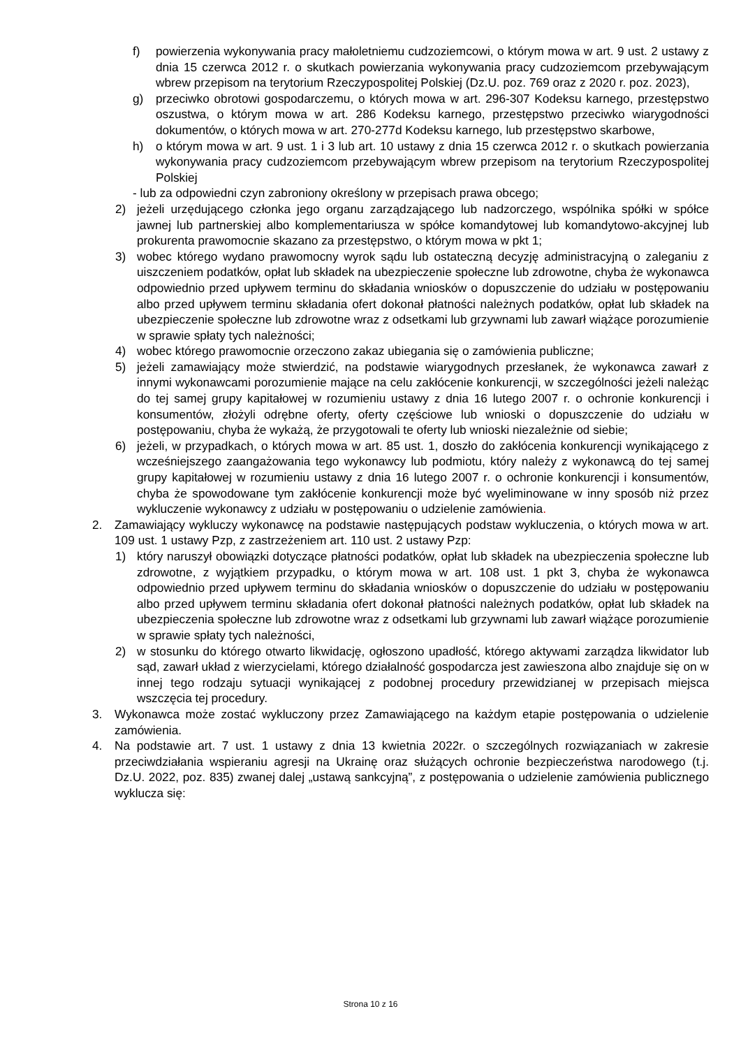f) powierzenia wykonywania pracy małoletniemu cudzoziemcowi, o którym mowa w art. 9 ust. 2 ustawy z dnia 15 czerwca 2012 r. o skutkach powierzania wykonywania pracy cudzoziemcom przebywającym wbrew przepisom na terytorium Rzeczypospolitej Polskiej (Dz.U. poz. 769 oraz z 2020 r. poz. 2023),
g) przeciwko obrotowi gospodarczemu, o których mowa w art. 296-307 Kodeksu karnego, przestępstwo oszustwa, o którym mowa w art. 286 Kodeksu karnego, przestępstwo przeciwko wiarygodności dokumentów, o których mowa w art. 270-277d Kodeksu karnego, lub przestępstwo skarbowe,
h) o którym mowa w art. 9 ust. 1 i 3 lub art. 10 ustawy z dnia 15 czerwca 2012 r. o skutkach powierzania wykonywania pracy cudzoziemcom przebywającym wbrew przepisom na terytorium Rzeczypospolitej Polskiej
- lub za odpowiedni czyn zabroniony określony w przepisach prawa obcego;
2) jeżeli urzędującego członka jego organu zarządzającego lub nadzorczego, wspólnika spółki w spółce jawnej lub partnerskiej albo komplementariusza w spółce komandytowej lub komandytowo-akcyjnej lub prokurenta prawomocnie skazano za przestępstwo, o którym mowa w pkt 1;
3) wobec którego wydano prawomocny wyrok sądu lub ostateczną decyzję administracyjną o zaleganiu z uiszczeniem podatków, opłat lub składek na ubezpieczenie społeczne lub zdrowotne, chyba że wykonawca odpowiednio przed upływem terminu do składania wniosków o dopuszczenie do udziału w postępowaniu albo przed upływem terminu składania ofert dokonał płatności należnych podatków, opłat lub składek na ubezpieczenie społeczne lub zdrowotne wraz z odsetkami lub grzywnami lub zawarł wiążące porozumienie w sprawie spłaty tych należności;
4) wobec którego prawomocnie orzeczono zakaz ubiegania się o zamówienia publiczne;
5) jeżeli zamawiający może stwierdzić, na podstawie wiarygodnych przesłanek, że wykonawca zawarł z innymi wykonawcami porozumienie mające na celu zakłócenie konkurencji, w szczególności jeżeli należąc do tej samej grupy kapitałowej w rozumieniu ustawy z dnia 16 lutego 2007 r. o ochronie konkurencji i konsumentów, złożyli odrębne oferty, oferty częściowe lub wnioski o dopuszczenie do udziału w postępowaniu, chyba że wykażą, że przygotowali te oferty lub wnioski niezależnie od siebie;
6) jeżeli, w przypadkach, o których mowa w art. 85 ust. 1, doszło do zakłócenia konkurencji wynikającego z wcześniejszego zaangażowania tego wykonawcy lub podmiotu, który należy z wykonawcą do tej samej grupy kapitałowej w rozumieniu ustawy z dnia 16 lutego 2007 r. o ochronie konkurencji i konsumentów, chyba że spowodowane tym zakłócenie konkurencji może być wyeliminowane w inny sposób niż przez wykluczenie wykonawcy z udziału w postępowaniu o udzielenie zamówienia.
2. Zamawiający wykluczy wykonawcę na podstawie następujących podstaw wykluczenia, o których mowa w art. 109 ust. 1 ustawy Pzp, z zastrzeżeniem art. 110 ust. 2 ustawy Pzp:
1) który naruszył obowiązki dotyczące płatności podatków, opłat lub składek na ubezpieczenia społeczne lub zdrowotne, z wyjątkiem przypadku, o którym mowa w art. 108 ust. 1 pkt 3, chyba że wykonawca odpowiednio przed upływem terminu do składania wniosków o dopuszczenie do udziału w postępowaniu albo przed upływem terminu składania ofert dokonał płatności należnych podatków, opłat lub składek na ubezpieczenia społeczne lub zdrowotne wraz z odsetkami lub grzywnami lub zawarł wiążące porozumienie w sprawie spłaty tych należności,
2) w stosunku do którego otwarto likwidację, ogłoszono upadłość, którego aktywami zarządza likwidator lub sąd, zawarł układ z wierzycielami, którego działalność gospodarcza jest zawieszona albo znajduje się on w innej tego rodzaju sytuacji wynikającej z podobnej procedury przewidzianej w przepisach miejsca wszczęcia tej procedury.
3. Wykonawca może zostać wykluczony przez Zamawiającego na każdym etapie postępowania o udzielenie zamówienia.
4. Na podstawie art. 7 ust. 1 ustawy z dnia 13 kwietnia 2022r. o szczególnych rozwiązaniach w zakresie przeciwdziałania wspieraniu agresji na Ukrainę oraz służących ochronie bezpieczeństwa narodowego (t.j. Dz.U. 2022, poz. 835) zwanej dalej „ustawą sankcyjną”, z postępowania o udzielenie zamówienia publicznego wyklucza się:
Strona 10 z 16